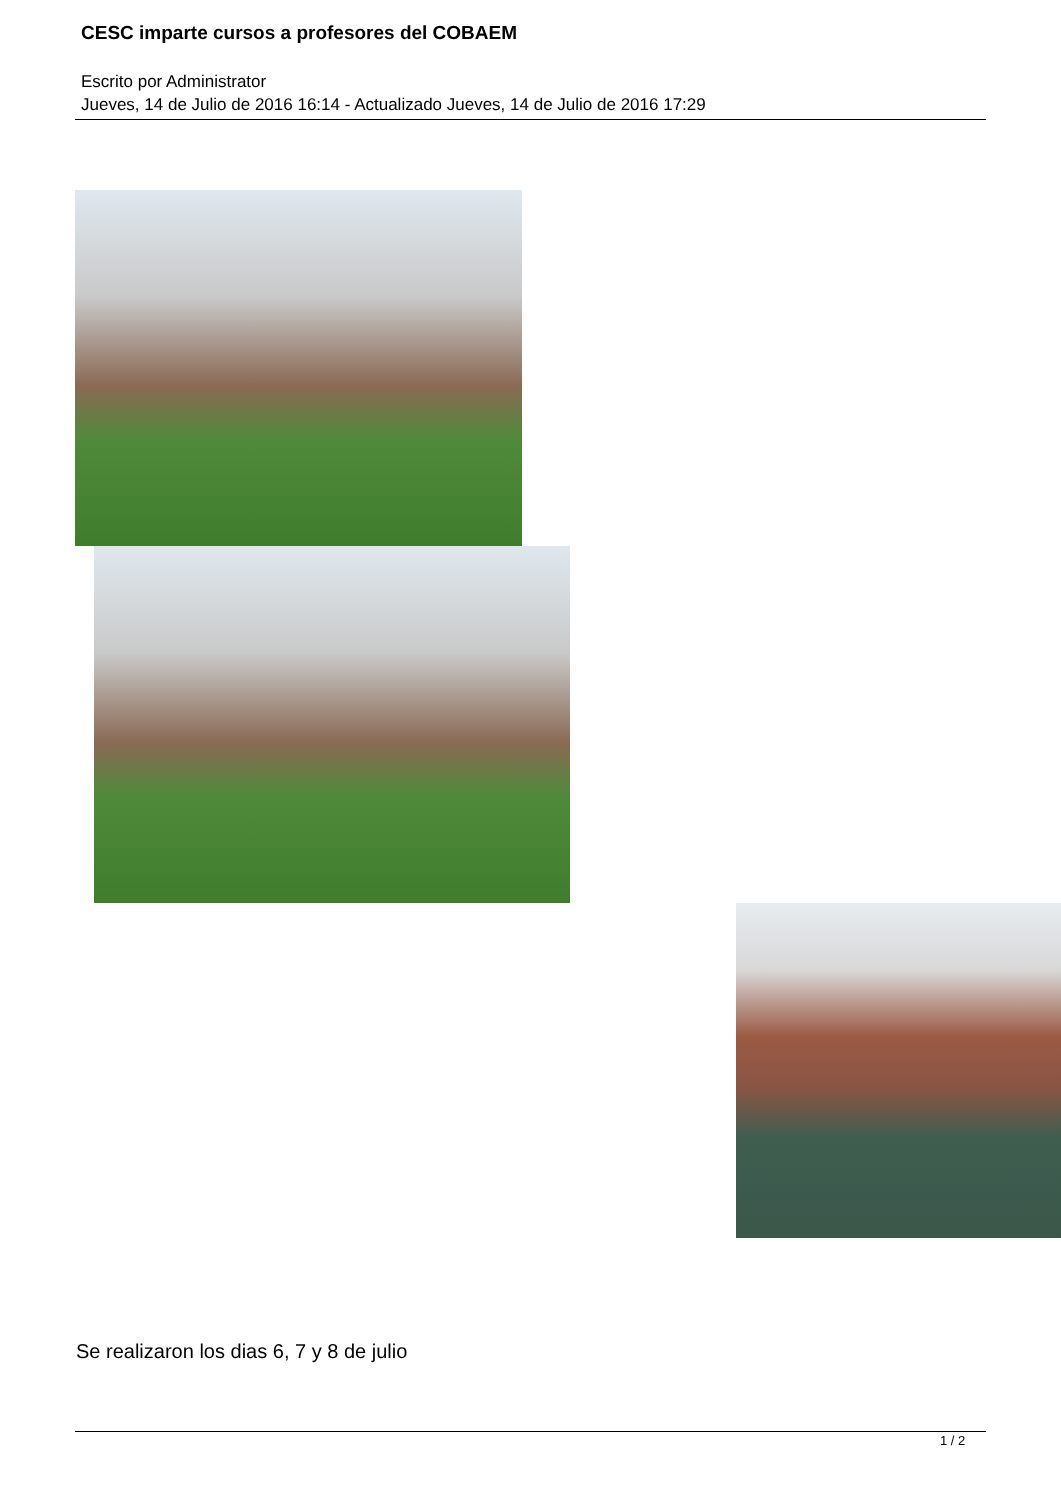CESC imparte cursos a profesores del COBAEM
Escrito por Administrator
Jueves, 14 de Julio de 2016 16:14 - Actualizado Jueves, 14 de Julio de 2016 17:29
Se realizaron los dias 6, 7 y 8 de julio
1 / 2